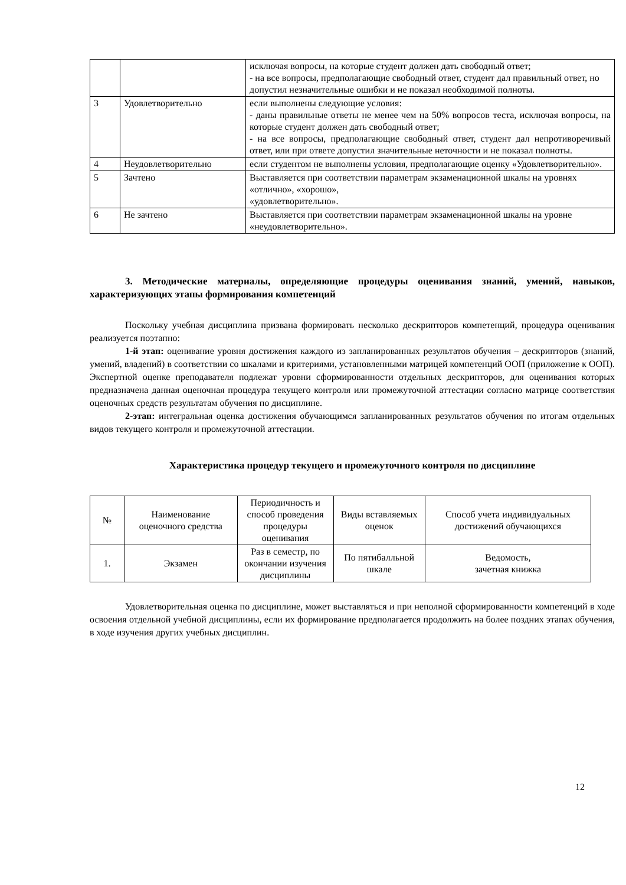| | | исключая вопросы, на которые студент должен дать свободный ответ; - на все вопросы, предполагающие свободный ответ, студент дал правильный ответ, но допустил незначительные ошибки и не показал необходимой полноты. |
| 3 | Удовлетворительно | если выполнены следующие условия: - даны правильные ответы не менее чем на 50% вопросов теста, исключая вопросы, на которые студент должен дать свободный ответ; - на все вопросы, предполагающие свободный ответ, студент дал непротиворечивый ответ, или при ответе допустил значительные неточности и не показал полноты. |
| 4 | Неудовлетворительно | если студентом не выполнены условия, предполагающие оценку «Удовлетворительно». |
| 5 | Зачтено | Выставляется при соответствии параметрам экзаменационной шкалы на уровнях «отлично», «хорошо», «удовлетворительно». |
| 6 | Не зачтено | Выставляется при соответствии параметрам экзаменационной шкалы на уровне «неудовлетворительно». |
3. Методические материалы, определяющие процедуры оценивания знаний, умений, навыков, характеризующих этапы формирования компетенций
Поскольку учебная дисциплина призвана формировать несколько дескрипторов компетенций, процедура оценивания реализуется поэтапно:
1-й этап: оценивание уровня достижения каждого из запланированных результатов обучения – дескрипторов (знаний, умений, владений) в соответствии со шкалами и критериями, установленными матрицей компетенций ООП (приложение к ООП). Экспертной оценке преподавателя подлежат уровни сформированности отдельных дескрипторов, для оценивания которых предназначена данная оценочная процедура текущего контроля или промежуточной аттестации согласно матрице соответствия оценочных средств результатам обучения по дисциплине.
2-этап: интегральная оценка достижения обучающимся запланированных результатов обучения по итогам отдельных видов текущего контроля и промежуточной аттестации.
Характеристика процедур текущего и промежуточного контроля по дисциплине
| № | Наименование оценочного средства | Периодичность и способ проведения процедуры оценивания | Виды вставляемых оценок | Способ учета индивидуальных достижений обучающихся |
| --- | --- | --- | --- | --- |
| 1. | Экзамен | Раз в семестр, по окончании изучения дисциплины | По пятибалльной шкале | Ведомость, зачетная книжка |
Удовлетворительная оценка по дисциплине, может выставляться и при неполной сформированности компетенций в ходе освоения отдельной учебной дисциплины, если их формирование предполагается продолжить на более поздних этапах обучения, в ходе изучения других учебных дисциплин.
12